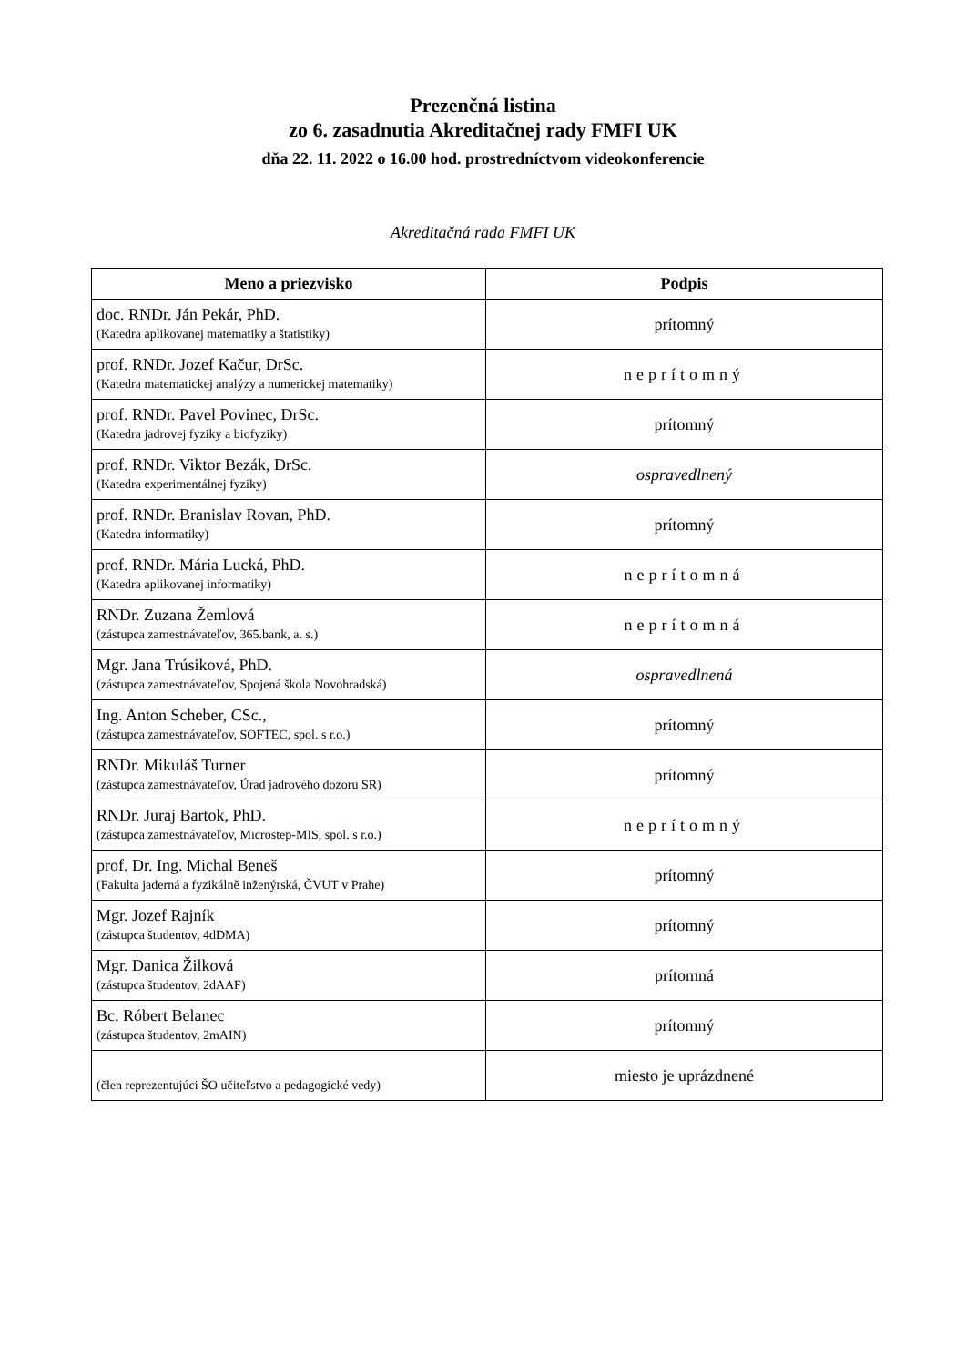Prezenčná listina
zo 6. zasadnutia Akreditačnej rady FMFI UK
dňa 22. 11. 2022 o 16.00 hod. prostredníctvom videokonferencie
Akreditačná rada FMFI UK
| Meno a priezvisko | Podpis |
| --- | --- |
| doc. RNDr. Ján Pekár, PhD. (Katedra aplikovanej matematiky a štatistiky) | prítomný |
| prof. RNDr. Jozef Kačur, DrSc. (Katedra matematickej analýzy a numerickej matematiky) | neprítomný |
| prof. RNDr. Pavel Povinec, DrSc. (Katedra jadrovej fyziky a biofyziky) | prítomný |
| prof. RNDr. Viktor Bezák, DrSc. (Katedra experimentálnej fyziky) | ospravedlnený |
| prof. RNDr. Branislav Rovan, PhD. (Katedra informatiky) | prítomný |
| prof. RNDr. Mária Lucká, PhD. (Katedra aplikovanej informatiky) | neprítomná |
| RNDr. Zuzana Žemlová (zástupca zamestnávateľov, 365.bank, a. s.) | neprítomná |
| Mgr. Jana Trúsiková, PhD. (zástupca zamestnávateľov, Spojená škola Novohradská) | ospravedlnená |
| Ing. Anton Scheber, CSc., (zástupca zamestnávateľov, SOFTEC, spol. s r.o.) | prítomný |
| RNDr. Mikuláš Turner (zástupca zamestnávateľov, Úrad jadrového dozoru SR) | prítomný |
| RNDr. Juraj Bartok, PhD. (zástupca zamestnávateľov, Microstep-MIS, spol. s r.o.) | neprítomný |
| prof. Dr. Ing. Michal Beneš (Fakulta jaderná a fyzikálně inženýrská, ČVUT v Prahe) | prítomný |
| Mgr. Jozef Rajník (zástupca študentov, 4dDMA) | prítomný |
| Mgr. Danica Žilková (zástupca študentov, 2dAAF) | prítomná |
| Bc. Róbert Belanec (zástupca študentov, 2mAIN) | prítomný |
| (člen reprezentujúci ŠO učiteľstvo a pedagogické vedy) | miesto je uprázdnené |